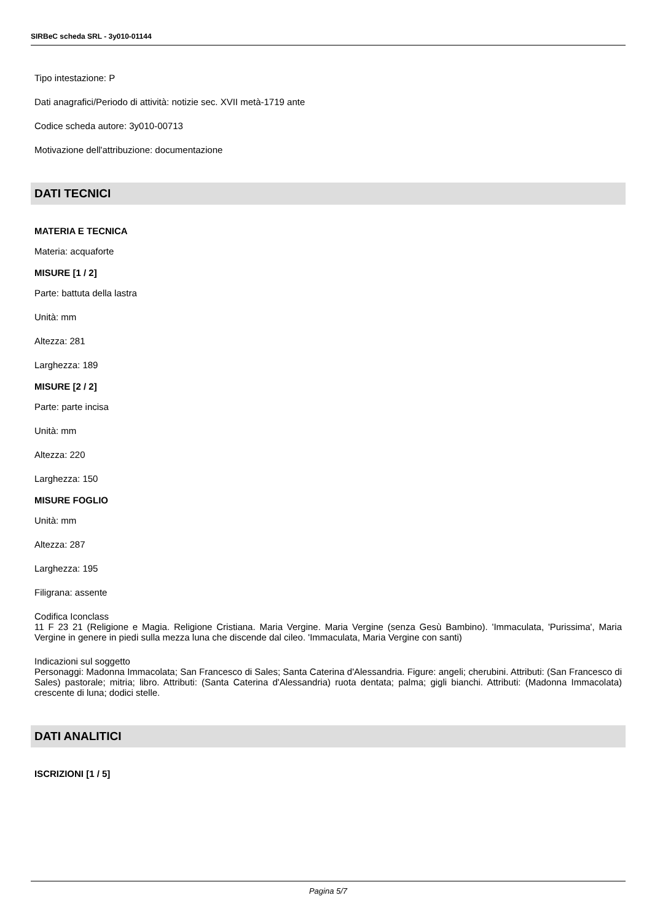SIRBeC scheda SRL - 3y010-01144
Tipo intestazione: P
Dati anagrafici/Periodo di attività: notizie sec. XVII metà-1719 ante
Codice scheda autore: 3y010-00713
Motivazione dell'attribuzione: documentazione
DATI TECNICI
MATERIA E TECNICA
Materia: acquaforte
MISURE [1 / 2]
Parte: battuta della lastra
Unità: mm
Altezza: 281
Larghezza: 189
MISURE [2 / 2]
Parte: parte incisa
Unità: mm
Altezza: 220
Larghezza: 150
MISURE FOGLIO
Unità: mm
Altezza: 287
Larghezza: 195
Filigrana: assente
Codifica Iconclass
11 F 23 21 (Religione e Magia. Religione Cristiana. Maria Vergine. Maria Vergine (senza Gesù Bambino). 'Immaculata, 'Purissima', Maria Vergine in genere in piedi sulla mezza luna che discende dal cileo. 'Immaculata, Maria Vergine con santi)
Indicazioni sul soggetto
Personaggi: Madonna Immacolata; San Francesco di Sales; Santa Caterina d'Alessandria. Figure: angeli; cherubini. Attributi: (San Francesco di Sales) pastorale; mitria; libro. Attributi: (Santa Caterina d'Alessandria) ruota dentata; palma; gigli bianchi. Attributi: (Madonna Immacolata) crescente di luna; dodici stelle.
DATI ANALITICI
ISCRIZIONI [1 / 5]
Pagina 5/7